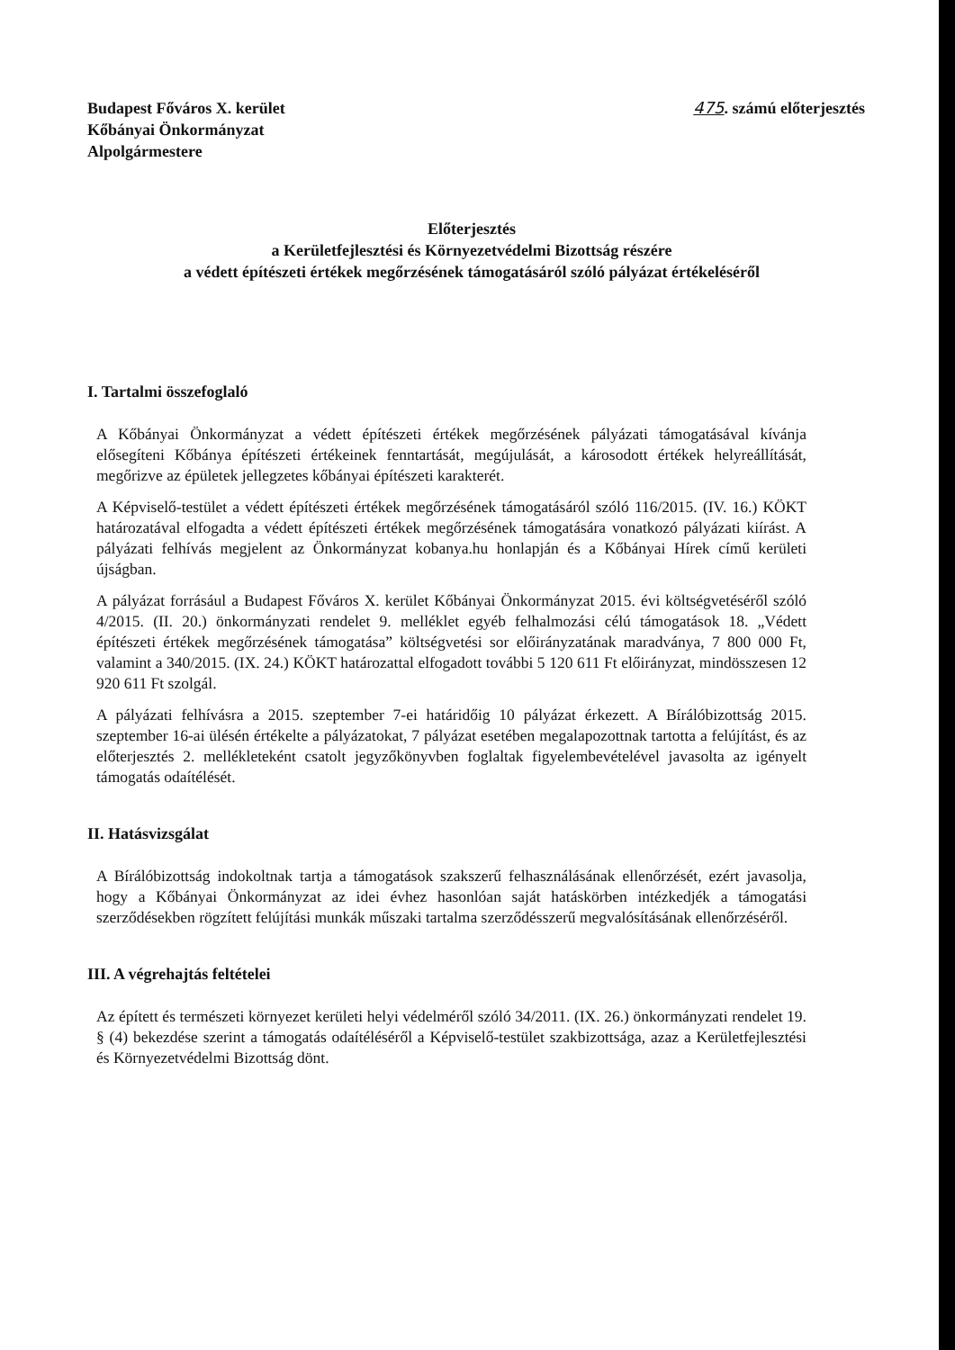Budapest Főváros X. kerület
Kőbányai Önkormányzat
Alpolgármestere
475. számú előterjesztés
Előterjesztés
a Kerületfejlesztési és Környezetvédelmi Bizottság részére
a védett építészeti értékek megőrzésének támogatásáról szóló pályázat értékeléséről
I. Tartalmi összefoglaló
A Kőbányai Önkormányzat a védett építészeti értékek megőrzésének pályázati támogatásával kívánja elősegíteni Kőbánya építészeti értékeinek fenntartását, megújulását, a károsodott értékek helyreállítását, megőrizve az épületek jellegzetes kőbányai építészeti karakterét.
A Képviselő-testület a védett építészeti értékek megőrzésének támogatásáról szóló 116/2015. (IV. 16.) KÖKT határozatával elfogadta a védett építészeti értékek megőrzésének támogatására vonatkozó pályázati kiírást. A pályázati felhívás megjelent az Önkormányzat kobanya.hu honlapján és a Kőbányai Hírek című kerületi újságban.
A pályázat forrásául a Budapest Főváros X. kerület Kőbányai Önkormányzat 2015. évi költségvetéséről szóló 4/2015. (II. 20.) önkormányzati rendelet 9. melléklet egyéb felhalmozási célú támogatások 18. „Védett építészeti értékek megőrzésének támogatása” költségvetési sor előirányzatának maradványa, 7 800 000 Ft, valamint a 340/2015. (IX. 24.) KÖKT határozattal elfogadott további 5 120 611 Ft előirányzat, mindösszesen 12 920 611 Ft szolgál.
A pályázati felhívásra a 2015. szeptember 7-ei határidőig 10 pályázat érkezett. A Bírálóbizottság 2015. szeptember 16-ai ülésén értékelte a pályázatokat, 7 pályázat esetében megalapozottnak tartotta a felújítást, és az előterjesztés 2. mellékleteként csatolt jegyzőkönyvben foglaltak figyelembevételével javasolta az igényelt támogatás odaítélését.
II. Hatásvizsgálat
A Bírálóbizottság indokoltnak tartja a támogatások szakszerű felhasználásának ellenőrzését, ezért javasolja, hogy a Kőbányai Önkormányzat az idei évhez hasonlóan saját hatáskörben intézkedjék a támogatási szerződésekben rögzített felújítási munkák műszaki tartalma szerződésszerű megvalósításának ellenőrzéséről.
III. A végrehajtás feltételei
Az épített és természeti környezet kerületi helyi védelméről szóló 34/2011. (IX. 26.) önkormányzati rendelet 19. § (4) bekezdése szerint a támogatás odaítéléséről a Képviselő-testület szakbizottsága, azaz a Kerületfejlesztési és Környezetvédelmi Bizottság dönt.